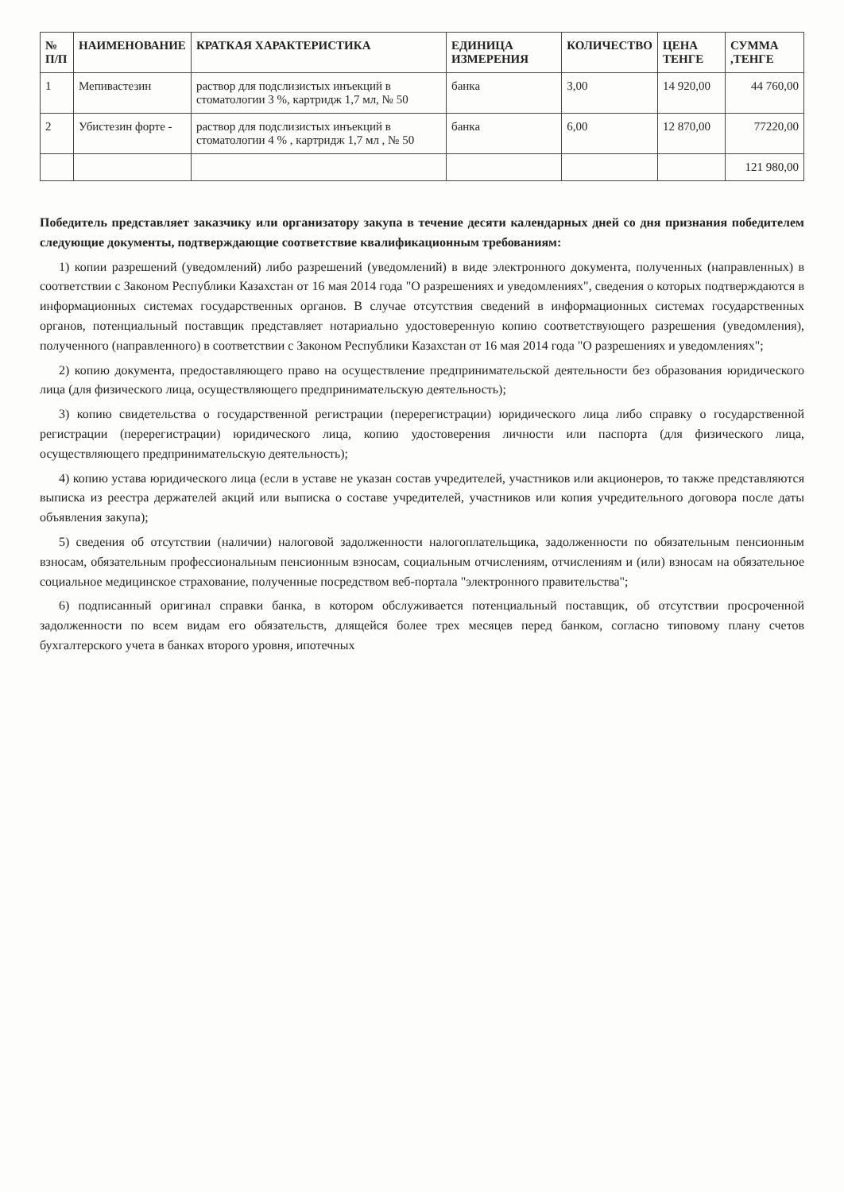| № П/П | НАИМЕНОВАНИЕ | КРАТКАЯ ХАРАКТЕРИСТИКА | ЕДИНИЦА ИЗМЕРЕНИЯ | КОЛИЧЕСТВО | ЦЕНА ТЕНГЕ | СУММА ,ТЕНГЕ |
| --- | --- | --- | --- | --- | --- | --- |
| 1 | Мепивастезин | раствор для подслизистых инъекций в стоматологии 3 %, картридж 1,7 мл, № 50 | банка | 3,00 | 14 920,00 | 44 760,00 |
| 2 | Убистезин форте - | раствор для подслизистых инъекций в стоматологии 4 % , картридж 1,7 мл , № 50 | банка | 6,00 | 12 870,00 | 77220,00 |
| | | | | | | 121 980,00 |
Победитель представляет заказчику или организатору закупа в течение десяти календарных дней со дня признания победителем следующие документы, подтверждающие соответствие квалификационным требованиям:
1) копии разрешений (уведомлений) либо разрешений (уведомлений) в виде электронного документа, полученных (направленных) в соответствии с Законом Республики Казахстан от 16 мая 2014 года "О разрешениях и уведомлениях", сведения о которых подтверждаются в информационных системах государственных органов. В случае отсутствия сведений в информационных системах государственных органов, потенциальный поставщик представляет нотариально удостоверенную копию соответствующего разрешения (уведомления), полученного (направленного) в соответствии с Законом Республики Казахстан от 16 мая 2014 года "О разрешениях и уведомлениях";
2) копию документа, предоставляющего право на осуществление предпринимательской деятельности без образования юридического лица (для физического лица, осуществляющего предпринимательскую деятельность);
3) копию свидетельства о государственной регистрации (перерегистрации) юридического лица либо справку о государственной регистрации (перерегистрации) юридического лица, копию удостоверения личности или паспорта (для физического лица, осуществляющего предпринимательскую деятельность);
4) копию устава юридического лица (если в уставе не указан состав учредителей, участников или акционеров, то также представляются выписка из реестра держателей акций или выписка о составе учредителей, участников или копия учредительного договора после даты объявления закупа);
5) сведения об отсутствии (наличии) налоговой задолженности налогоплательщика, задолженности по обязательным пенсионным взносам, обязательным профессиональным пенсионным взносам, социальным отчислениям, отчислениям и (или) взносам на обязательное социальное медицинское страхование, полученные посредством веб-портала "электронного правительства";
6) подписанный оригинал справки банка, в котором обслуживается потенциальный поставщик, об отсутствии просроченной задолженности по всем видам его обязательств, длящейся более трех месяцев перед банком, согласно типовому плану счетов бухгалтерского учета в банках второго уровня, ипотечных